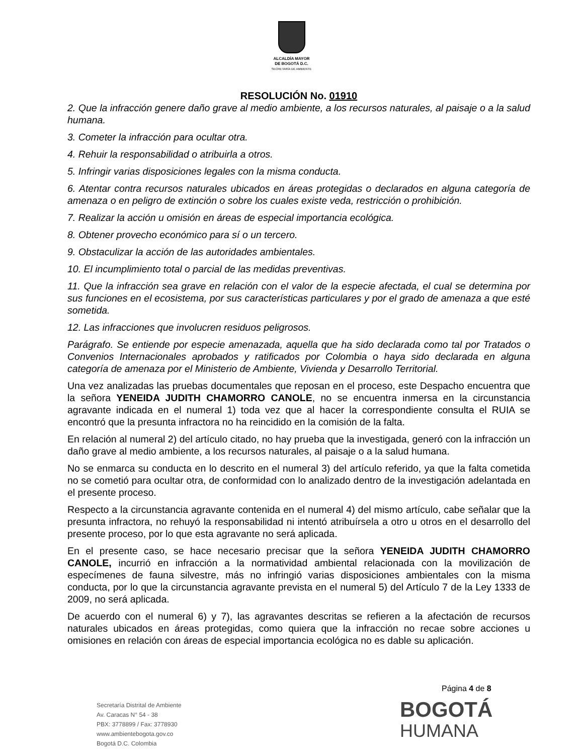ALCALDÍA MAYOR
DE BOGOTÁ D.C.
SECRETARÍA DE AMBIENTE
RESOLUCIÓN No. 01910
2. Que la infracción genere daño grave al medio ambiente, a los recursos naturales, al paisaje o a la salud humana.
3. Cometer la infracción para ocultar otra.
4. Rehuir la responsabilidad o atribuirla a otros.
5. Infringir varias disposiciones legales con la misma conducta.
6. Atentar contra recursos naturales ubicados en áreas protegidas o declarados en alguna categoría de amenaza o en peligro de extinción o sobre los cuales existe veda, restricción o prohibición.
7. Realizar la acción u omisión en áreas de especial importancia ecológica.
8. Obtener provecho económico para sí o un tercero.
9. Obstaculizar la acción de las autoridades ambientales.
10. El incumplimiento total o parcial de las medidas preventivas.
11. Que la infracción sea grave en relación con el valor de la especie afectada, el cual se determina por sus funciones en el ecosistema, por sus características particulares y por el grado de amenaza a que esté sometida.
12. Las infracciones que involucren residuos peligrosos.
Parágrafo. Se entiende por especie amenazada, aquella que ha sido declarada como tal por Tratados o Convenios Internacionales aprobados y ratificados por Colombia o haya sido declarada en alguna categoría de amenaza por el Ministerio de Ambiente, Vivienda y Desarrollo Territorial.
Una vez analizadas las pruebas documentales que reposan en el proceso, este Despacho encuentra que la señora YENEIDA JUDITH CHAMORRO CANOLE, no se encuentra inmersa en la circunstancia agravante indicada en el numeral 1) toda vez que al hacer la correspondiente consulta el RUIA se encontró que la presunta infractora no ha reincidido en la comisión de la falta.
En relación al numeral 2) del artículo citado, no hay prueba que la investigada, generó con la infracción un daño grave al medio ambiente, a los recursos naturales, al paisaje o a la salud humana.
No se enmarca su conducta en lo descrito en el numeral 3) del artículo referido, ya que la falta cometida no se cometió para ocultar otra, de conformidad con lo analizado dentro de la investigación adelantada en el presente proceso.
Respecto a la circunstancia agravante contenida en el numeral 4) del mismo artículo, cabe señalar que la presunta infractora, no rehuyó la responsabilidad ni intentó atribuírsela a otro u otros en el desarrollo del presente proceso, por lo que esta agravante no será aplicada.
En el presente caso, se hace necesario precisar que la señora YENEIDA JUDITH CHAMORRO CANOLE, incurrió en infracción a la normatividad ambiental relacionada con la movilización de especímenes de fauna silvestre, más no infringió varias disposiciones ambientales con la misma conducta, por lo que la circunstancia agravante prevista en el numeral 5) del Artículo 7 de la Ley 1333 de 2009, no será aplicada.
De acuerdo con el numeral 6) y 7), las agravantes descritas se refieren a la afectación de recursos naturales ubicados en áreas protegidas, como quiera que la infracción no recae sobre acciones u omisiones en relación con áreas de especial importancia ecológica no es dable su aplicación.
Página 4 de 8
Secretaría Distrital de Ambiente
Av. Caracas N° 54 - 38
PBX: 3778899 / Fax: 3778930
www.ambientebogota.gov.co
Bogotá D.C. Colombia
BOGOTÁ
HUMANA